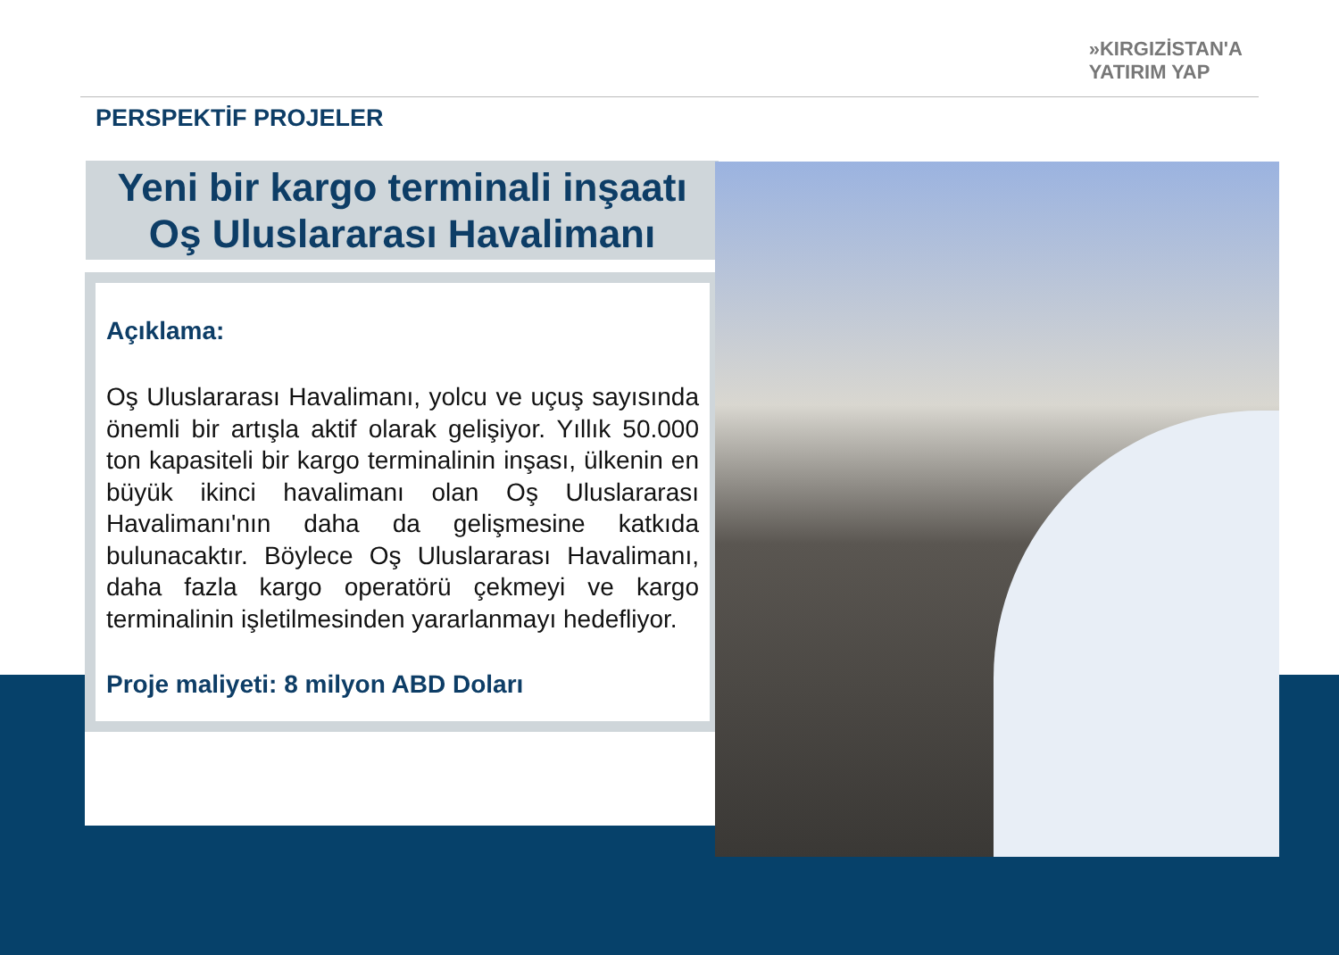»KIRGIZİSTAN'A
YATIRIM YAP
PERSPEKTİF PROJELER
Yeni bir kargo terminali inşaatı
Oş Uluslararası Havalimanı
Açıklama:
Oş Uluslararası Havalimanı, yolcu ve uçuş sayısında önemli bir artışla aktif olarak gelişiyor. Yıllık 50.000 ton kapasiteli bir kargo terminalinin inşası, ülkenin en büyük ikinci havalimanı olan Oş Uluslararası Havalimanı'nın daha da gelişmesine katkıda bulunacaktır. Böylece Oş Uluslararası Havalimanı, daha fazla kargo operatörü çekmeyi ve kargo terminalinin işletilmesinden yararlanmayı hedefliyor.
Proje maliyeti: 8 milyon ABD Doları